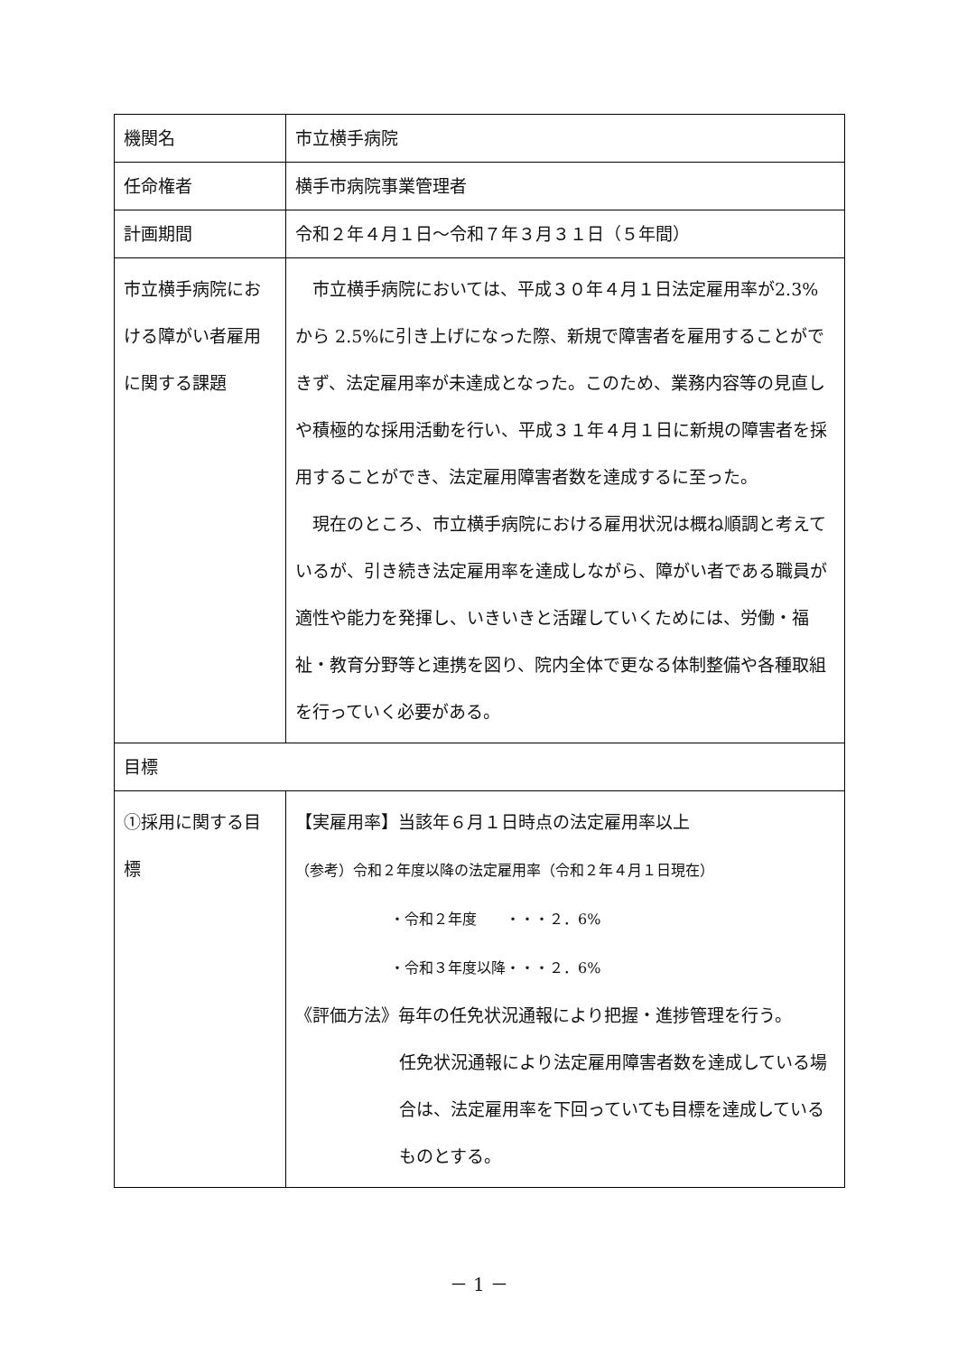| 機関名 | 市立横手病院 |
| 任命権者 | 横手市病院事業管理者 |
| 計画期間 | 令和２年４月１日～令和７年３月３１日（５年間） |
| 市立横手病院における障がい者雇用に関する課題 | 市立横手病院においては、平成３０年４月１日法定雇用率が2.3%から 2.5%に引き上げになった際、新規で障害者を雇用することができず、法定雇用率が未達成となった。このため、業務内容等の見直しや積極的な採用活動を行い、平成３１年４月１日に新規の障害者を採用することができ、法定雇用障害者数を達成するに至った。 現在のところ、市立横手病院における雇用状況は概ね順調と考えているが、引き続き法定雇用率を達成しながら、障がい者である職員が適性や能力を発揮し、いきいきと活躍していくためには、労働・福祉・教育分野等と連携を図り、院内全体で更なる体制整備や各種取組を行っていく必要がある。 |
| 目標 | |
| ①採用に関する目標 | 【実雇用率】当該年６月１日時点の法定雇用率以上 （参考）令和２年度以降の法定雇用率（令和２年４月１日現在） ・令和２年度 ・・・２．6% ・令和３年度以降・・・２．6% 《評価方法》毎年の任免状況通報により把握・進捗管理を行う。 任免状況通報により法定雇用障害者数を達成している場合は、法定雇用率を下回っていても目標を達成しているものとする。 |
－ 1 －